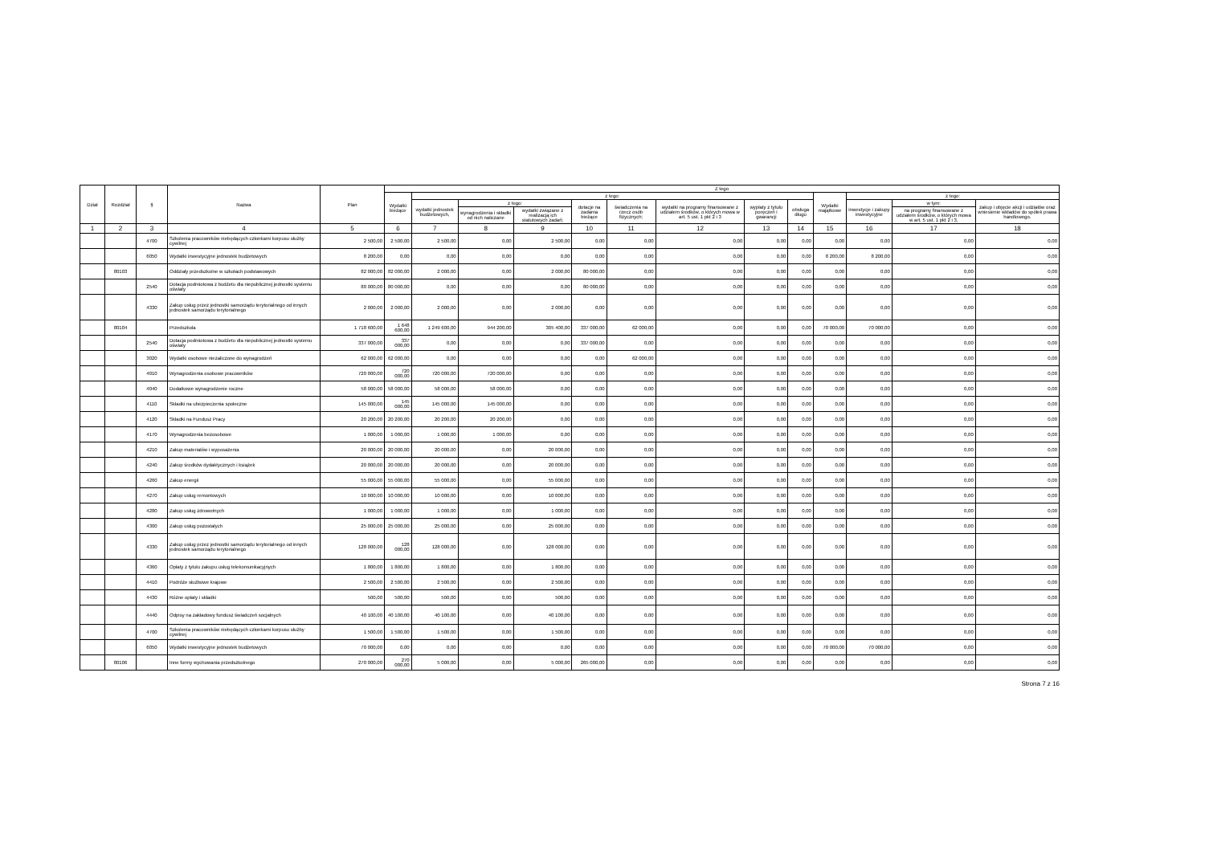| Dział | Rozdział | § | Nazwa | Plan | Z tego | | | | | | | | | | | | |
| --- | --- | --- | --- | --- | --- | --- | --- | --- | --- | --- | --- | --- | --- | --- | --- | --- | --- |
| | | | | | Wydatki bieżące | z tego: | | | | | | | | Wydatki majątkowe | z tego: | | |
| | | | | | | wydatki jednostek budżetowych, | z tego: | | dotacje na zadania bieżące | świadczenia na rzecz osób fizycznych; | wydatki na programy finansowane z udziałem środków, o których mowa w art. 5 ust. 1 pkt 2 i 3 | wypłaty z tytułu poręczeń i gwarancji | obsługa długu | | inwestycje i zakupy inwestycyjne | w tym: | zakup i objęcie akcji i udziałów oraz wniesienie wkładów do spółek prawa handlowego. |
| | | | | | | | wynagrodzenia i składki od nich naliczane | wydatki związane z realizacją ich statutowych zadań; | | | | | | | | na programy finansowane z udziałem środków, o których mowa w art. 5 ust. 1 pkt 2 i 3, | |
| 1 | 2 | 3 | 4 | 5 | 6 | 7 | 8 | 9 | 10 | 11 | 12 | 13 | 14 | 15 | 16 | 17 | 18 |
| | | 4700 | Szkolenia pracowników niebędących członkami korpusu służby cywilnej | 2 500,00 | 2 500,00 | 2 500,00 | 0,00 | 2 500,00 | 0,00 | 0,00 | 0,00 | 0,00 | 0,00 | 0,00 | 0,00 | 0,00 | 0,00 |
| | | 6050 | Wydatki inwestycyjne jednostek budżetowych | 8 200,00 | 0,00 | 0,00 | 0,00 | 0,00 | 0,00 | 0,00 | 0,00 | 0,00 | 0,00 | 8 200,00 | 8 200,00 | 0,00 | 0,00 |
| | 80103 | | Oddziały przedszkolne w szkołach podstawowych | 82 000,00 | 82 000,00 | 2 000,00 | 0,00 | 2 000,00 | 80 000,00 | 0,00 | 0,00 | 0,00 | 0,00 | 0,00 | 0,00 | 0,00 | 0,00 |
| | | 2540 | Dotacja podmiotowa z budżetu dla niepublicznej jednostki systemu oświaty | 80 000,00 | 80 000,00 | 0,00 | 0,00 | 0,00 | 80 000,00 | 0,00 | 0,00 | 0,00 | 0,00 | 0,00 | 0,00 | 0,00 | 0,00 |
| | | 4330 | Zakup usług przez jednostki samorządu terytorialnego od innych jednostek samorządu terytorialnego | 2 000,00 | 2 000,00 | 2 000,00 | 0,00 | 2 000,00 | 0,00 | 0,00 | 0,00 | 0,00 | 0,00 | 0,00 | 0,00 | 0,00 | 0,00 |
| | 80104 | | Przedszkola | 1 718 600,00 | 1 648 600,00 | 1 249 600,00 | 944 200,00 | 305 400,00 | 337 000,00 | 62 000,00 | 0,00 | 0,00 | 0,00 | 70 000,00 | 70 000,00 | 0,00 | 0,00 |
| | | 2540 | Dotacja podmiotowa z budżetu dla niepublicznej jednostki systemu oświaty | 337 000,00 | 337 000,00 | 0,00 | 0,00 | 0,00 | 337 000,00 | 0,00 | 0,00 | 0,00 | 0,00 | 0,00 | 0,00 | 0,00 | 0,00 |
| | | 3020 | Wydatki osobowe niezaliczone do wynagrodzeń | 62 000,00 | 62 000,00 | 0,00 | 0,00 | 0,00 | 0,00 | 62 000,00 | 0,00 | 0,00 | 0,00 | 0,00 | 0,00 | 0,00 | 0,00 |
| | | 4010 | Wynagrodzenia osobowe pracowników | 720 000,00 | 720 000,00 | 720 000,00 | 720 000,00 | 0,00 | 0,00 | 0,00 | 0,00 | 0,00 | 0,00 | 0,00 | 0,00 | 0,00 | 0,00 |
| | | 4040 | Dodatkowe wynagrodzenie roczne | 58 000,00 | 58 000,00 | 58 000,00 | 58 000,00 | 0,00 | 0,00 | 0,00 | 0,00 | 0,00 | 0,00 | 0,00 | 0,00 | 0,00 | 0,00 |
| | | 4110 | Składki na ubezpieczenia społeczne | 145 000,00 | 145 000,00 | 145 000,00 | 145 000,00 | 0,00 | 0,00 | 0,00 | 0,00 | 0,00 | 0,00 | 0,00 | 0,00 | 0,00 | 0,00 |
| | | 4120 | Składki na Fundusz Pracy | 20 200,00 | 20 200,00 | 20 200,00 | 20 200,00 | 0,00 | 0,00 | 0,00 | 0,00 | 0,00 | 0,00 | 0,00 | 0,00 | 0,00 | 0,00 |
| | | 4170 | Wynagrodzenia bezosobowe | 1 000,00 | 1 000,00 | 1 000,00 | 1 000,00 | 0,00 | 0,00 | 0,00 | 0,00 | 0,00 | 0,00 | 0,00 | 0,00 | 0,00 | 0,00 |
| | | 4210 | Zakup materiałów i wyposażenia | 20 000,00 | 20 000,00 | 20 000,00 | 0,00 | 20 000,00 | 0,00 | 0,00 | 0,00 | 0,00 | 0,00 | 0,00 | 0,00 | 0,00 | 0,00 |
| | | 4240 | Zakup środków dydaktycznych i książek | 20 000,00 | 20 000,00 | 20 000,00 | 0,00 | 20 000,00 | 0,00 | 0,00 | 0,00 | 0,00 | 0,00 | 0,00 | 0,00 | 0,00 | 0,00 |
| | | 4260 | Zakup energii | 55 000,00 | 55 000,00 | 55 000,00 | 0,00 | 55 000,00 | 0,00 | 0,00 | 0,00 | 0,00 | 0,00 | 0,00 | 0,00 | 0,00 | 0,00 |
| | | 4270 | Zakup usług remontowych | 10 000,00 | 10 000,00 | 10 000,00 | 0,00 | 10 000,00 | 0,00 | 0,00 | 0,00 | 0,00 | 0,00 | 0,00 | 0,00 | 0,00 | 0,00 |
| | | 4280 | Zakup usług zdrowotnych | 1 000,00 | 1 000,00 | 1 000,00 | 0,00 | 1 000,00 | 0,00 | 0,00 | 0,00 | 0,00 | 0,00 | 0,00 | 0,00 | 0,00 | 0,00 |
| | | 4300 | Zakup usług pozostałych | 25 000,00 | 25 000,00 | 25 000,00 | 0,00 | 25 000,00 | 0,00 | 0,00 | 0,00 | 0,00 | 0,00 | 0,00 | 0,00 | 0,00 | 0,00 |
| | | 4330 | Zakup usług przez jednostki samorządu terytorialnego od innych jednostek samorządu terytorialnego | 128 000,00 | 128 000,00 | 128 000,00 | 0,00 | 128 000,00 | 0,00 | 0,00 | 0,00 | 0,00 | 0,00 | 0,00 | 0,00 | 0,00 | 0,00 |
| | | 4360 | Opłaty z tytułu zakupu usług telekomunikacyjnych | 1 800,00 | 1 800,00 | 1 800,00 | 0,00 | 1 800,00 | 0,00 | 0,00 | 0,00 | 0,00 | 0,00 | 0,00 | 0,00 | 0,00 | 0,00 |
| | | 4410 | Podróże służbowe krajowe | 2 500,00 | 2 500,00 | 2 500,00 | 0,00 | 2 500,00 | 0,00 | 0,00 | 0,00 | 0,00 | 0,00 | 0,00 | 0,00 | 0,00 | 0,00 |
| | | 4430 | Różne opłaty i składki | 500,00 | 500,00 | 500,00 | 0,00 | 500,00 | 0,00 | 0,00 | 0,00 | 0,00 | 0,00 | 0,00 | 0,00 | 0,00 | 0,00 |
| | | 4440 | Odpisy na zakładowy fundusz świadczeń socjalnych | 40 100,00 | 40 100,00 | 40 100,00 | 0,00 | 40 100,00 | 0,00 | 0,00 | 0,00 | 0,00 | 0,00 | 0,00 | 0,00 | 0,00 | 0,00 |
| | | 4700 | Szkolenia pracowników niebędących członkami korpusu służby cywilnej | 1 500,00 | 1 500,00 | 1 500,00 | 0,00 | 1 500,00 | 0,00 | 0,00 | 0,00 | 0,00 | 0,00 | 0,00 | 0,00 | 0,00 | 0,00 |
| | | 6050 | Wydatki inwestycyjne jednostek budżetowych | 70 000,00 | 0,00 | 0,00 | 0,00 | 0,00 | 0,00 | 0,00 | 0,00 | 0,00 | 0,00 | 70 000,00 | 70 000,00 | 0,00 | 0,00 |
| | 80106 | | Inne formy wychowania przedszkolnego | 270 000,00 | 270 000,00 | 5 000,00 | 0,00 | 5 000,00 | 265 000,00 | 0,00 | 0,00 | 0,00 | 0,00 | 0,00 | 0,00 | 0,00 | 0,00 |
Strona 7 z 16